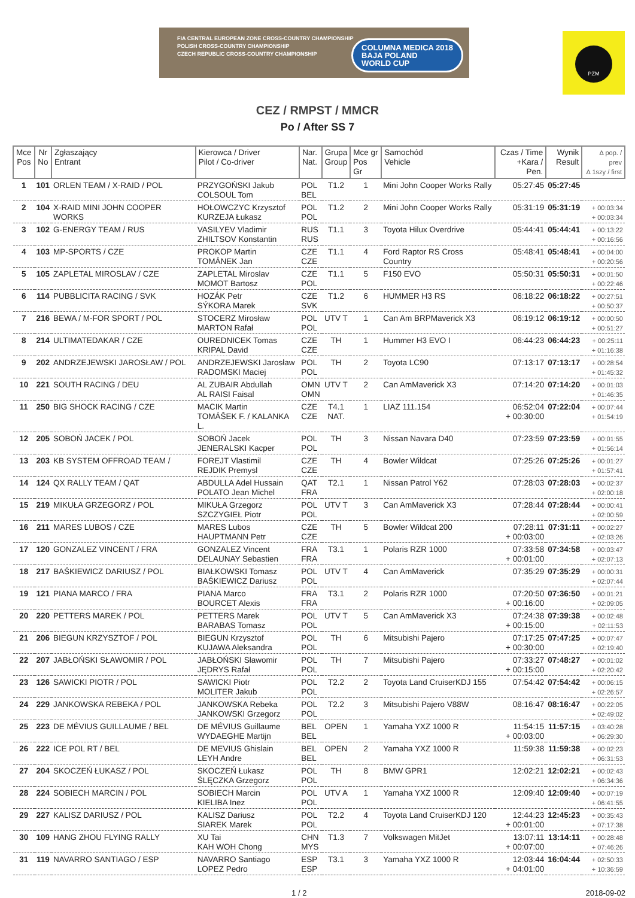FIA CENTRAL EUROPEAN ZONE CROSS-COUNTRY CHAMPIONSHIP
POLISH CROSS-COUNTRY CHAMPIONSHIP
CZECH REPUBLIC CROSS-COUNTRY CHAMPIONSHIP
COLUMNA MEDICA 2018
BAJA POLAND
WORLD CUP
PZM
CEZ / RMPST / MMCR
Po / After SS 7
| Mce Pos | Nr No | Zgłaszający Entrant | Kierowca / Driver Pilot / Co-driver | Nar. Nat. | Grupa Group | Mce gr Pos Gr | Samochód Vehicle | Czas / Time +Kara / Pen. | Wynik Result | ∆ pop. / prev ∆ 1szy / first |
| --- | --- | --- | --- | --- | --- | --- | --- | --- | --- | --- |
| 1 | 101 | ORLEN TEAM / X-RAID / POL | PRZYGOŃSKI Jakub COLSOUL Tom | POL BEL | T1.2 | 1 | Mini John Cooper Works Rally | 05:27:45 | 05:27:45 | |
| 2 | 104 | X-RAID MINI JOHN COOPER WORKS | HOŁOWCZYC Krzysztof KURZEJA Łukasz | POL POL | T1.2 | 2 | Mini John Cooper Works Rally | 05:31:19 | 05:31:19 | + 00:03:34 + 00:03:34 |
| 3 | 102 | G-ENERGY TEAM / RUS | VASILYEV Vladimir ZHILTSOV Konstantin | RUS RUS | T1.1 | 3 | Toyota Hilux Overdrive | 05:44:41 | 05:44:41 | + 00:13:22 + 00:16:56 |
| 4 | 103 | MP-SPORTS / CZE | PROKOP Martin TOMÁNEK Jan | CZE CZE | T1.1 | 4 | Ford Raptor RS Cross Country | 05:48:41 | 05:48:41 | + 00:04:00 + 00:20:56 |
| 5 | 105 | ZAPLETAL MIROSLAV / CZE | ZAPLETAL Miroslav MOMOT Bartosz | CZE POL | T1.1 | 5 | F150 EVO | 05:50:31 | 05:50:31 | + 00:01:50 + 00:22:46 |
| 6 | 114 | PUBBLICITA RACING / SVK | HOZÁK Petr SÝKORA Marek | CZE SVK | T1.2 | 6 | HUMMER H3 RS | 06:18:22 | 06:18:22 | + 00:27:51 + 00:50:37 |
| 7 | 216 | BEWA / M-FOR SPORT / POL | STOCERZ Mirosław MARTON Rafał | POL POL | UTV T | 1 | Can Am BRPMaverick X3 | 06:19:12 | 06:19:12 | + 00:00:50 + 00:51:27 |
| 8 | 214 | ULTIMATEDAKAR / CZE | OUREDNICEK Tomas KRIPAL David | CZE CZE | TH | 1 | Hummer H3 EVO I | 06:44:23 | 06:44:23 | + 00:25:11 + 01:16:38 |
| 9 | 202 | ANDRZEJEWSKI JAROSŁAW / POL | ANDRZEJEWSKI Jarosław RADOMSKI Maciej | POL POL | TH | 2 | Toyota LC90 | 07:13:17 | 07:13:17 | + 00:28:54 + 01:45:32 |
| 10 | 221 | SOUTH RACING / DEU | AL ZUBAIR Abdullah AL RAISI Faisal | OMN OMN | UTV T | 2 | Can AmMaverick X3 | 07:14:20 | 07:14:20 | + 00:01:03 + 01:46:35 |
| 11 | 250 | BIG SHOCK RACING / CZE | MACIK Martin TOMÁŠEK F. / KALANKA L. | CZE CZE | T4.1 NAT. | 1 | LIAZ 111.154 | 06:52:04 + 00:30:00 | 07:22:04 | + 00:07:44 + 01:54:19 |
| 12 | 205 | SOBOŃ JACEK / POL | SOBOŃ Jacek JENERALSKI Kacper | POL POL | TH | 3 | Nissan Navara D40 | 07:23:59 | 07:23:59 | + 00:01:55 + 01:56:14 |
| 13 | 203 | KB SYSTEM OFFROAD TEAM / | FOREJT Vlastimil REJDIK Premysl | CZE CZE | TH | 4 | Bowler Wildcat | 07:25:26 | 07:25:26 | + 00:01:27 + 01:57:41 |
| 14 | 124 | QX RALLY TEAM / QAT | ABDULLA Adel Hussain POLATO Jean Michel | QAT FRA | T2.1 | 1 | Nissan Patrol Y62 | 07:28:03 | 07:28:03 | + 00:02:37 + 02:00:18 |
| 15 | 219 | MIKUŁA GRZEGORZ / POL | MIKUŁA Grzegorz SZCZYGIEŁ Piotr | POL POL | UTV T | 3 | Can AmMaverick X3 | 07:28:44 | 07:28:44 | + 00:00:41 + 02:00:59 |
| 16 | 211 | MARES LUBOS / CZE | MARES Lubos HAUPTMANN Petr | CZE CZE | TH | 5 | Bowler Wildcat 200 | 07:28:11 + 00:03:00 | 07:31:11 | + 00:02:27 + 02:03:26 |
| 17 | 120 | GONZALEZ VINCENT / FRA | GONZALEZ Vincent DELAUNAY Sebastien | FRA FRA | T3.1 | 1 | Polaris RZR 1000 | 07:33:58 + 00:01:00 | 07:34:58 | + 00:03:47 + 02:07:13 |
| 18 | 217 | BAŚKIEWICZ DARIUSZ / POL | BIAŁKOWSKI Tomasz BAŚKIEWICZ Dariusz | POL POL | UTV T | 4 | Can AmMaverick | 07:35:29 | 07:35:29 | + 00:00:31 + 02:07:44 |
| 19 | 121 | PIANA MARCO / FRA | PIANA Marco BOURCET Alexis | FRA FRA | T3.1 | 2 | Polaris RZR 1000 | 07:20:50 + 00:16:00 | 07:36:50 | + 00:01:21 + 02:09:05 |
| 20 | 220 | PETTERS MAREK / POL | PETTERS Marek BARABAS Tomasz | POL POL | UTV T | 5 | Can AmMaverick X3 | 07:24:38 + 00:15:00 | 07:39:38 | + 00:02:48 + 02:11:53 |
| 21 | 206 | BIEGUN KRZYSZTOF / POL | BIEGUN Krzysztof KUJAWA Aleksandra | POL POL | TH | 6 | Mitsubishi Pajero | 07:17:25 + 00:30:00 | 07:47:25 | + 00:07:47 + 02:19:40 |
| 22 | 207 | JABŁOŃSKI SŁAWOMIR / POL | JABŁOŃSKI Sławomir JĘDRYS Rafał | POL POL | TH | 7 | Mitsubishi Pajero | 07:33:27 + 00:15:00 | 07:48:27 | + 00:01:02 + 02:20:42 |
| 23 | 126 | SAWICKI PIOTR / POL | SAWICKI Piotr MOLITER Jakub | POL POL | T2.2 | 2 | Toyota Land CruiserKDJ 155 | 07:54:42 | 07:54:42 | + 00:06:15 + 02:26:57 |
| 24 | 229 | JANKOWSKA REBEKA / POL | JANKOWSKA Rebeka JANKOWSKI Grzegorz | POL POL | T2.2 | 3 | Mitsubishi Pajero V88W | 08:16:47 | 08:16:47 | + 00:22:05 + 02:49:02 |
| 25 | 223 | DE MÉVIUS GUILLAUME / BEL | DE MÉVIUS Guillaume WYDAEGHE Martijn | BEL BEL | OPEN | 1 | Yamaha YXZ 1000 R | 11:54:15 + 00:03:00 | 11:57:15 | + 03:40:28 + 06:29:30 |
| 26 | 222 | ICE POL RT / BEL | DE MEVIUS Ghislain LEYH Andre | BEL BEL | OPEN | 2 | Yamaha YXZ 1000 R | 11:59:38 | 11:59:38 | + 00:02:23 + 06:31:53 |
| 27 | 204 | SKOCZEŃ ŁUKASZ / POL | SKOCZEŃ Łukasz ŚLĘCZKA Grzegorz | POL POL | TH | 8 | BMW GPR1 | 12:02:21 | 12:02:21 | + 00:02:43 + 06:34:36 |
| 28 | 224 | SOBIECH MARCIN / POL | SOBIECH Marcin KIELIBA Inez | POL POL | UTV A | 1 | Yamaha YXZ 1000 R | 12:09:40 | 12:09:40 | + 00:07:19 + 06:41:55 |
| 29 | 227 | KALISZ DARIUSZ / POL | KALISZ Dariusz SIAREK Marek | POL POL | T2.2 | 4 | Toyota Land CruiserKDJ 120 | 12:44:23 + 00:01:00 | 12:45:23 | + 00:35:43 + 07:17:38 |
| 30 | 109 | HANG ZHOU FLYING RALLY | XU Tai KAH WOH Chong | CHN MYS | T1.3 | 7 | Volkswagen MitJet | 13:07:11 + 00:07:00 | 13:14:11 | + 00:28:48 + 07:46:26 |
| 31 | 119 | NAVARRO SANTIAGO / ESP | NAVARRO Santiago LOPEZ Pedro | ESP ESP | T3.1 | 3 | Yamaha YXZ 1000 R | 12:03:44 + 04:01:00 | 16:04:44 | + 02:50:33 + 10:36:59 |
1 / 2 2018-09-02